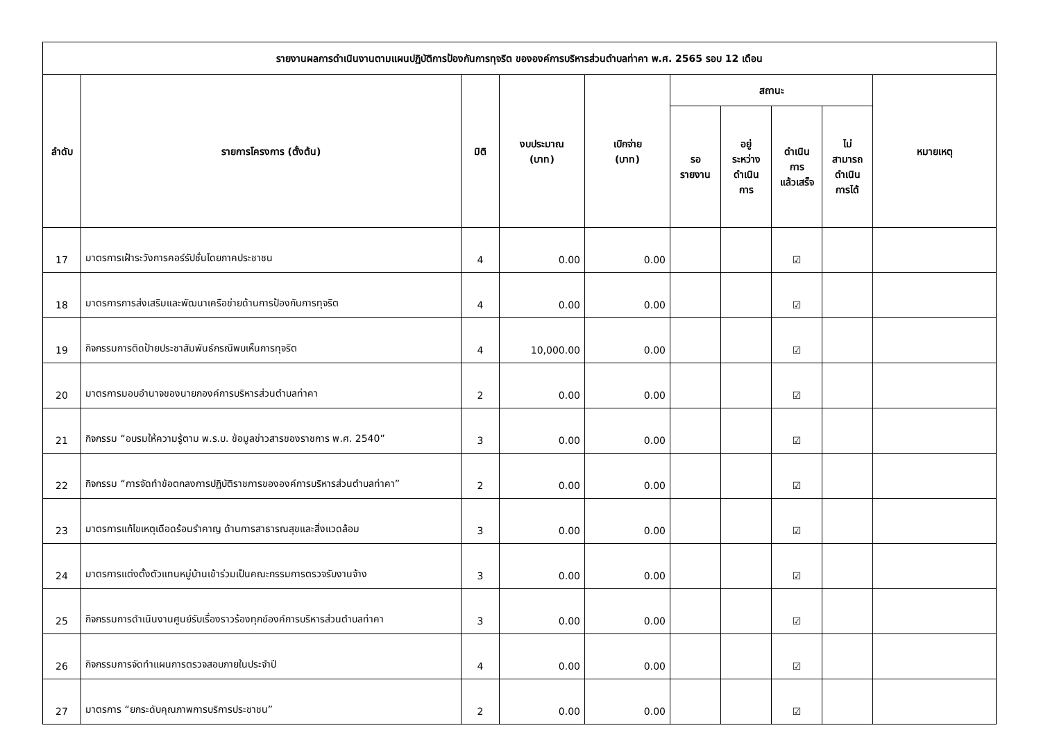| รายงานผลการดำเนินงานตามแผนปฏิบัติการป้องกันการทุจริต ขององค์การบริหารส่วนตำบลท่าคา พ.ศ. 2565 รอบ 12 เดือน | | | | | | | | | |
| --- | --- | --- | --- | --- | --- | --- | --- | --- | --- |
| ลำดับ | รายการโครงการ (ตั้งต้น) | มิติ | งบประมาณ (บาท) | เบิกจ่าย (บาท) | สถานะ | | | | หมายเหตุ |
| | | | | | รอ รายงาน | อยู่ ระหว่าง ดำเนิน การ | ดำเนิน การ แล้วเสร็จ | ไม่ สามารถ ดำเนิน การได้ | |
| 17 | มาตรการเฝ้าระวังการคอร์รัปชั่นโดยภาคประชาชน | 4 | 0.00 | 0.00 | | | ☑ | | |
| 18 | มาตรการการส่งเสริมและพัฒนาเครือข่ายด้านการป้องกันการทุจริต | 4 | 0.00 | 0.00 | | | ☑ | | |
| 19 | กิจกรรมการติดป้ายประชาสัมพันธ์กรณีพบเห็นการทุจริต | 4 | 10,000.00 | 0.00 | | | ☑ | | |
| 20 | มาตรการมอบอำนาจของนายกองค์การบริหารส่วนตำบลท่าคา | 2 | 0.00 | 0.00 | | | ☑ | | |
| 21 | กิจกรรม “อบรมให้ความรู้ตาม พ.ร.บ. ข้อมูลข่าวสารของราชการ พ.ศ. 2540” | 3 | 0.00 | 0.00 | | | ☑ | | |
| 22 | กิจกรรม “การจัดทำข้อตกลงการปฏิบัติราชการขององค์การบริหารส่วนตำบลท่าคา” | 2 | 0.00 | 0.00 | | | ☑ | | |
| 23 | มาตรการแก้ไขเหตุเดือดร้อนรำคาญ ด้านการสาธารณสุขและสิ่งแวดล้อม | 3 | 0.00 | 0.00 | | | ☑ | | |
| 24 | มาตรการแต่งตั้งตัวแทนหมู่บ้านเข้าร่วมเป็นคณะกรรมการตรวจรับงานจ้าง | 3 | 0.00 | 0.00 | | | ☑ | | |
| 25 | กิจกรรมการดำเนินงานศูนย์รับเรื่องราวร้องทุกข์องค์การบริหารส่วนตำบลท่าคา | 3 | 0.00 | 0.00 | | | ☑ | | |
| 26 | กิจกรรมการจัดทำแผนการตรวจสอบภายในประจำปี | 4 | 0.00 | 0.00 | | | ☑ | | |
| 27 | มาตรการ “ยกระดับคุณภาพการบริการประชาชน” | 2 | 0.00 | 0.00 | | | ☑ | | |